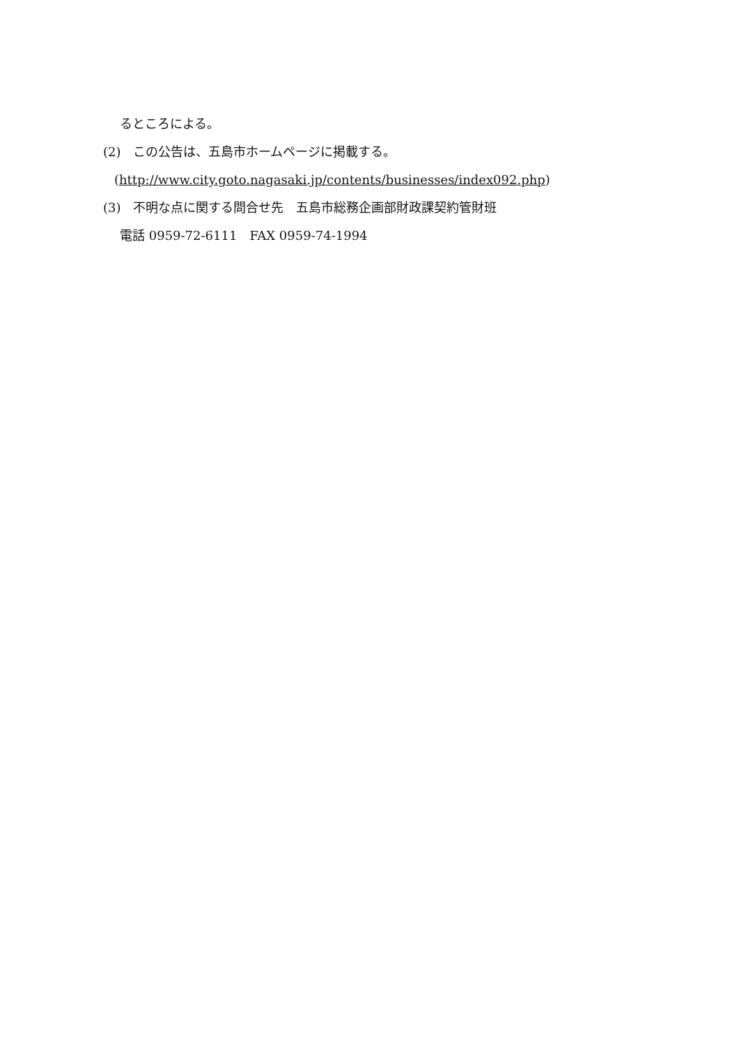るところによる。
(2)　この公告は、五島市ホームページに掲載する。
(http://www.city.goto.nagasaki.jp/contents/businesses/index092.php)
(3)　不明な点に関する問合せ先　五島市総務企画部財政課契約管財班
電話 0959-72-6111　FAX 0959-74-1994